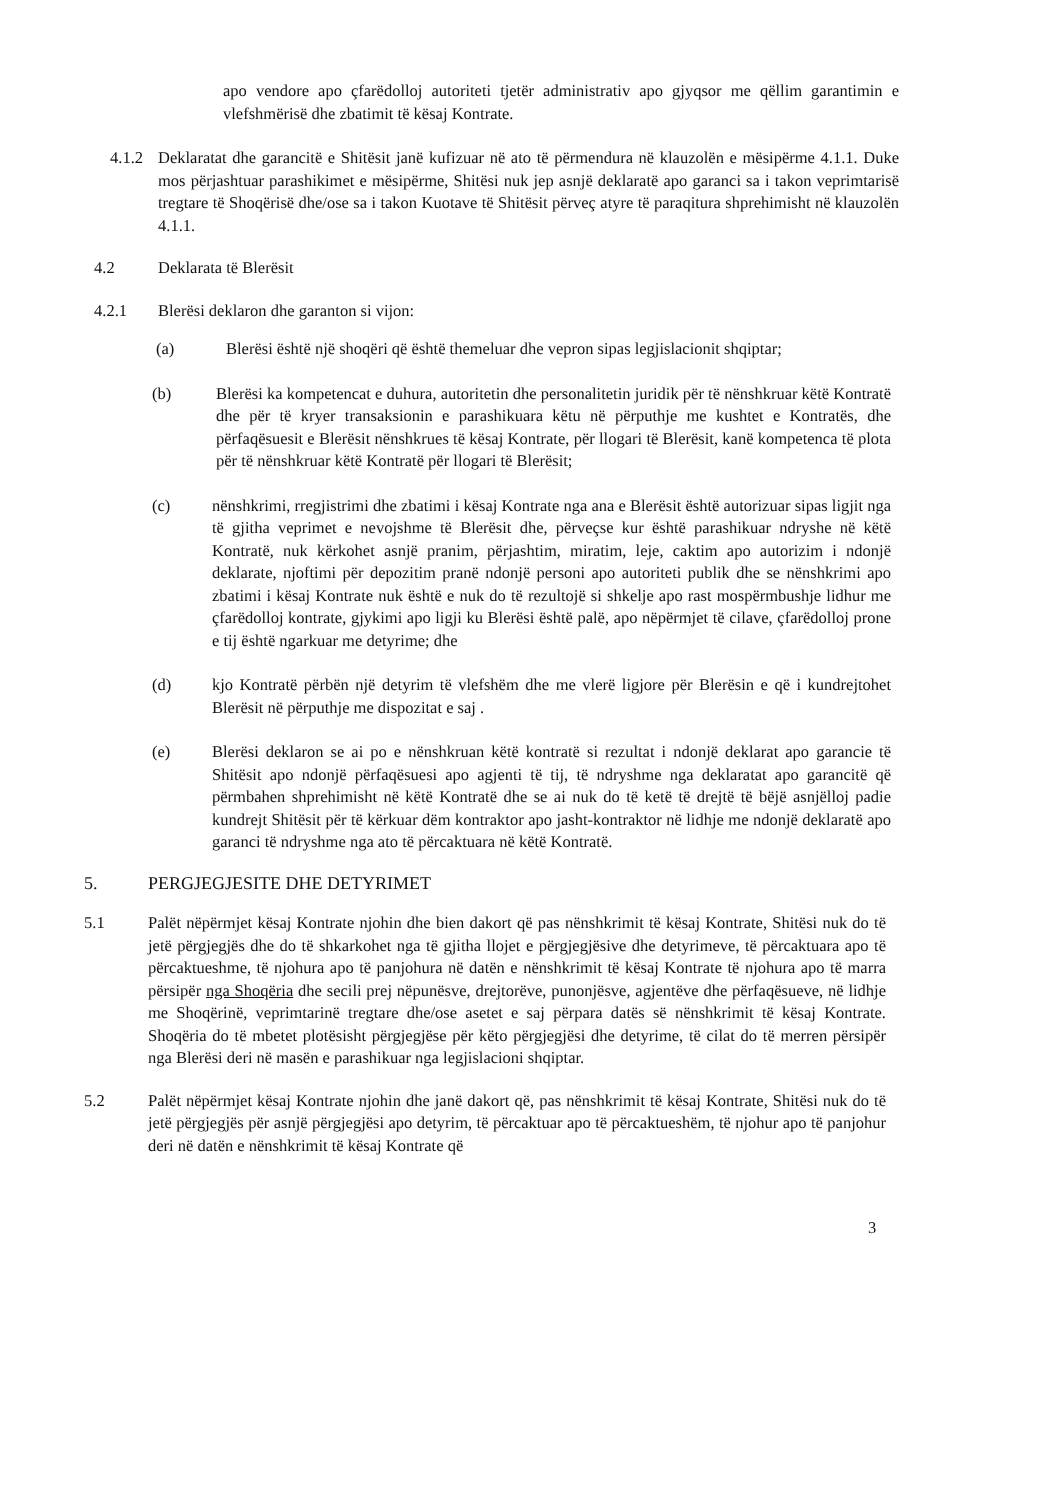apo vendore apo çfarëdolloj autoriteti tjetër administrativ apo gjyqsor me qëllim garantimin e vlefshmërisë dhe zbatimit të kësaj Kontrate.
4.1.2
Deklaratat dhe garancitë e Shitësit janë kufizuar në ato të përmendura në klauzolën e mësipërme 4.1.1. Duke mos përjashtuar parashikimet e mësipërme, Shitësi nuk jep asnjë deklaratë apo garanci sa i takon veprimtarisë tregtare të Shoqërisë dhe/ose sa i takon Kuotave të Shitësit përveç atyre të paraqitura shprehimisht në klauzolën 4.1.1.
4.2 Deklarata të Blerësit
4.2.1 Blerësi deklaron dhe garanton si vijon:
(a) Blerësi është një shoqëri që është themeluar dhe vepron sipas legjislacionit shqiptar;
(b) Blerësi ka kompetencat e duhura, autoritetin dhe personalitetin juridik për të nënshkruar këtë Kontratë dhe për të kryer transaksionin e parashikuara këtu në përputhje me kushtet e Kontratës, dhe përfaqësuesit e Blerësit nënshkrues të kësaj Kontrate, për llogari të Blerësit, kanë kompetenca të plota për të nënshkruar këtë Kontratë për llogari të Blerësit;
(c) nënshkrimi, rregjistrimi dhe zbatimi i kësaj Kontrate nga ana e Blerësit është autorizuar sipas ligjit nga të gjitha veprimet e nevojshme të Blerësit dhe, përveçse kur është parashikuar ndryshe në këtë Kontratë, nuk kërkohet asnjë pranim, përjashtim, miratim, leje, caktim apo autorizim i ndonjë deklarate, njoftimi për depozitim pranë ndonjë personi apo autoriteti publik dhe se nënshkrimi apo zbatimi i kësaj Kontrate nuk është e nuk do të rezultojë si shkelje apo rast mospërmbushje lidhur me çfarëdolloj kontrate, gjykimi apo ligji ku Blerësi është palë, apo nëpërmjet të cilave, çfarëdolloj prone e tij është ngarkuar me detyrime; dhe
(d) kjo Kontratë përbën një detyrim të vlefshëm dhe me vlerë ligjore për Blerësin e që i kundrejtohet Blerësit në përputhje me dispozitat e saj .
(e) Blerësi deklaron se ai po e nënshkruan këtë kontratë si rezultat i ndonjë deklarat apo garancie të Shitësit apo ndonjë përfaqësuesi apo agjenti të tij, të ndryshme nga deklaratat apo garancitë që përmbahen shprehimisht në këtë Kontratë dhe se ai nuk do të ketë të drejtë të bëjë asnjëlloj padie kundrejt Shitësit për të kërkuar dëm kontraktor apo jasht-kontraktor në lidhje me ndonjë deklaratë apo garanci të ndryshme nga ato të përcaktuara në këtë Kontratë.
5. PERGJEGJESITE DHE DETYRIMET
5.1 Palët nëpërmjet kësaj Kontrate njohin dhe bien dakort që pas nënshkrimit të kësaj Kontrate, Shitësi nuk do të jetë përgjegjës dhe do të shkarkohet nga të gjitha llojet e përgjegjësive dhe detyrimeve, të përcaktuara apo të përcaktueshme, të njohura apo të panjohura në datën e nënshkrimit të kësaj Kontrate të njohura apo të marra përsipër nga Shoqëria dhe secili prej nëpunësve, drejtorëve, punonjësve, agjentëve dhe përfaqësueve, në lidhje me Shoqërinë, veprimtarinë tregtare dhe/ose asetet e saj përpara datës së nënshkrimit të kësaj Kontrate. Shoqëria do të mbetet plotësisht përgjegjëse për këto përgjegjësi dhe detyrime, të cilat do të merren përsipër nga Blerësi deri në masën e parashikuar nga legjislacioni shqiptar.
5.2 Palët nëpërmjet kësaj Kontrate njohin dhe janë dakort që, pas nënshkrimit të kësaj Kontrate, Shitësi nuk do të jetë përgjegjës për asnjë përgjegjësi apo detyrim, të përcaktuar apo të përcaktueshëm, të njohur apo të panjohur deri në datën e nënshkrimit të kësaj Kontrate që
3